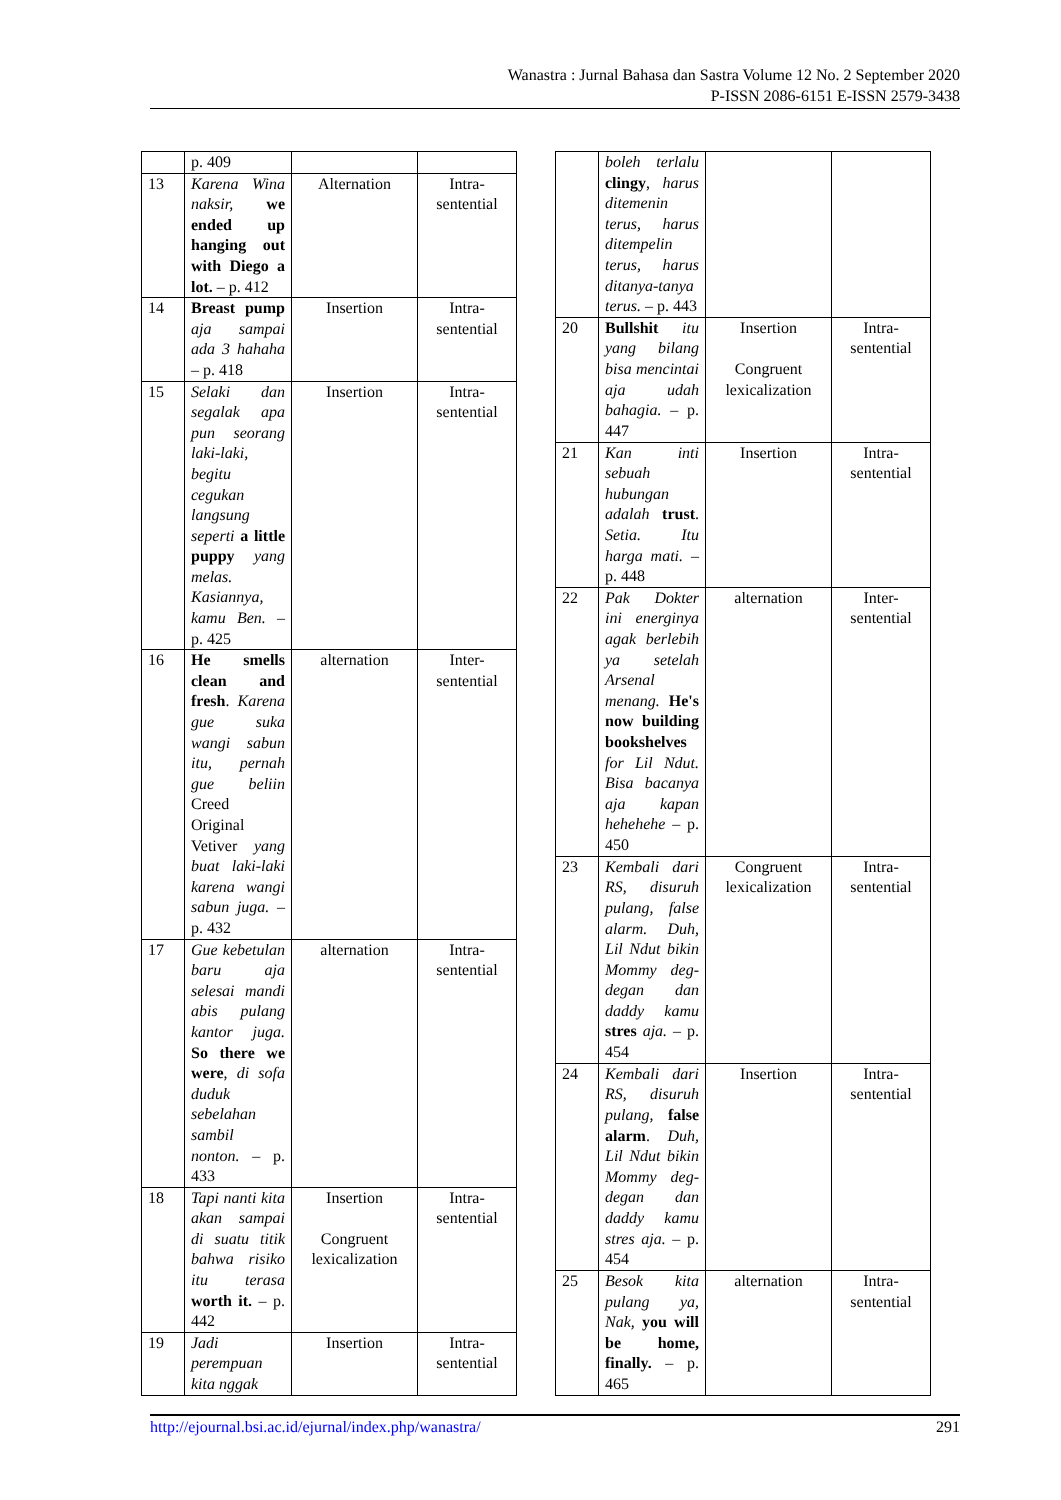Wanastra : Jurnal Bahasa dan Sastra Volume 12 No. 2 September 2020
P-ISSN 2086-6151 E-ISSN 2579-3438
| | p. 409 | | |
| 13 | Karena Wina naksir, we ended up hanging out with Diego a lot. – p. 412 | Alternation | Intra-sentential |
| 14 | Breast pump aja sampai ada 3 hahaha – p. 418 | Insertion | Intra-sentential |
| 15 | Selaki dan segalak apa pun seorang laki-laki, begitu cegukan langsung seperti a little puppy yang melas. Kasiannya, kamu Ben. – p. 425 | Insertion | Intra-sentential |
| 16 | He smells clean and fresh . Karena gue suka wangi sabun itu, pernah gue beliin Creed Original Vetiver yang buat laki-laki karena wangi sabun juga. – p. 432 | alternation | Inter-sentential |
| 17 | Gue kebetulan baru aja selesai mandi abis pulang kantor juga. So there we were , di sofa duduk sebelahan sambil nonton. – p. 433 | alternation | Intra-sentential |
| 18 | Tapi nanti kita akan sampai di suatu titik bahwa risiko itu terasa worth it. – p. 442 | Insertion Congruent lexicalization | Intra-sentential |
| 19 | Jadi perempuan kita nggak | Insertion | Intra-sentential |
| | boleh terlalu clingy , harus ditemenin terus, harus ditempelin terus, harus ditanya-tanya terus. – p. 443 | | |
| 20 | Bullshit itu yang bilang bisa mencintai aja udah bahagia. – p. 447 | Insertion Congruent lexicalization | Intra-sentential |
| 21 | Kan inti sebuah hubungan adalah trust . Setia. Itu harga mati. – p. 448 | Insertion | Intra-sentential |
| 22 | Pak Dokter ini energinya agak berlebih ya setelah Arsenal menang. He's now building bookshelves for Lil Ndut. Bisa bacanya aja kapan hehehehe – p. 450 | alternation | Inter-sentential |
| 23 | Kembali dari RS, disuruh pulang, false alarm. Duh, Lil Ndut bikin Mommy deg-degan dan daddy kamu stres aja. – p. 454 | Congruent lexicalization | Intra-sentential |
| 24 | Kembali dari RS, disuruh pulang, false alarm . Duh, Lil Ndut bikin Mommy deg-degan dan daddy kamu stres aja. – p. 454 | Insertion | Intra-sentential |
| 25 | Besok kita pulang ya, Nak, you will be home, finally. – p. 465 | alternation | Intra-sentential |
http://ejournal.bsi.ac.id/ejurnal/index.php/wanastra/ 291